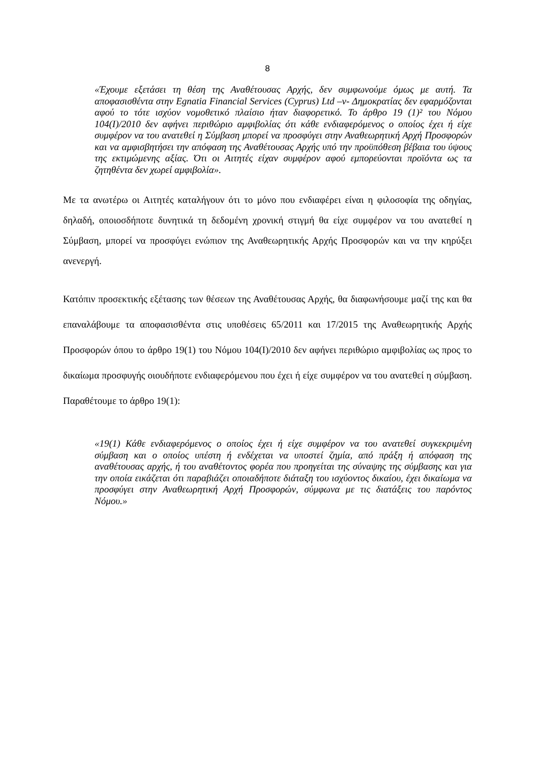8
«Έχουμε εξετάσει τη θέση της Αναθέτουσας Αρχής, δεν συμφωνούμε όμως με αυτή. Τα αποφασισθέντα στην Egnatia Financial Services (Cyprus) Ltd –ν- Δημοκρατίας δεν εφαρμόζονται αφού το τότε ισχύον νομοθετικό πλαίσιο ήταν διαφορετικό. Το άρθρο 19 (1)² του Νόμου 104(Ι)/2010 δεν αφήνει περιθώριο αμφιβολίας ότι κάθε ενδιαφερόμενος ο οποίος έχει ή είχε συμφέρον να του ανατεθεί η Σύμβαση μπορεί να προσφύγει στην Αναθεωρητική Αρχή Προσφορών και να αμφισβητήσει την απόφαση της Αναθέτουσας Αρχής υπό την προϋπόθεση βέβαια του ύψους της εκτιμώμενης αξίας. Ότι οι Αιτητές είχαν συμφέρον αφού εμπορεύονται προϊόντα ως τα ζητηθέντα δεν χωρεί αμφιβολία».
Με τα ανωτέρω οι Αιτητές καταλήγουν ότι το μόνο που ενδιαφέρει είναι η φιλοσοφία της οδηγίας, δηλαδή, οποιοσδήποτε δυνητικά τη δεδομένη χρονική στιγμή θα είχε συμφέρον να του ανατεθεί η Σύμβαση, μπορεί να προσφύγει ενώπιον της Αναθεωρητικής Αρχής Προσφορών και να την κηρύξει ανενεργή.
Κατόπιν προσεκτικής εξέτασης των θέσεων της Αναθέτουσας Αρχής, θα διαφωνήσουμε μαζί της και θα επαναλάβουμε τα αποφασισθέντα στις υποθέσεις 65/2011 και 17/2015 της Αναθεωρητικής Αρχής Προσφορών όπου το άρθρο 19(1) του Νόμου 104(Ι)/2010 δεν αφήνει περιθώριο αμφιβολίας ως προς το δικαίωμα προσφυγής οιουδήποτε ενδιαφερόμενου που έχει ή είχε συμφέρον να του ανατεθεί η σύμβαση. Παραθέτουμε το άρθρο 19(1):
«19(1) Κάθε ενδιαφερόμενος ο οποίος έχει ή είχε συμφέρον να του ανατεθεί συγκεκριμένη σύμβαση και ο οποίος υπέστη ή ενδέχεται να υποστεί ζημία, από πράξη ή απόφαση της αναθέτουσας αρχής, ή του αναθέτοντος φορέα που προηγείται της σύναψης της σύμβασης και για την οποία εικάζεται ότι παραβιάζει οποιαδήποτε διάταξη του ισχύοντος δικαίου, έχει δικαίωμα να προσφύγει στην Αναθεωρητική Αρχή Προσφορών, σύμφωνα με τις διατάξεις του παρόντος Νόμου.»